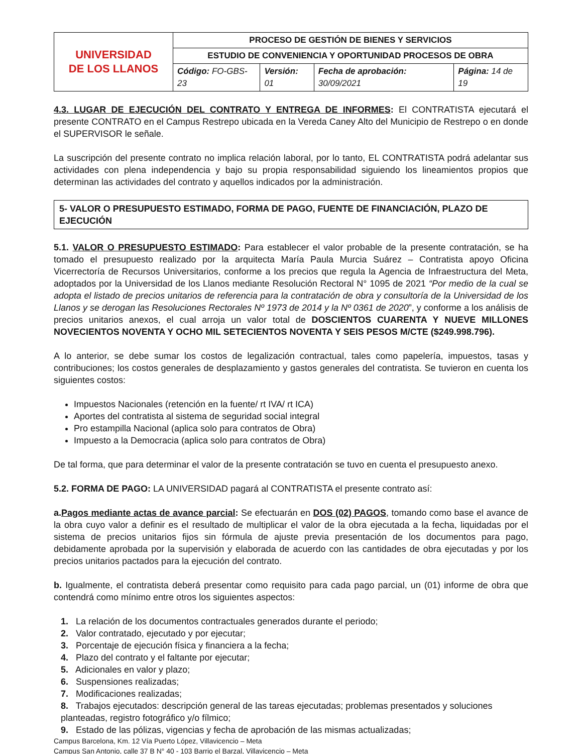| UNIVERSIDAD DE LOS LLANOS | PROCESO DE GESTIÓN DE BIENES Y SERVICIOS | | | |
| | ESTUDIO DE CONVENIENCIA Y OPORTUNIDAD PROCESOS DE OBRA | | | |
| | Código: FO-GBS-23 | Versión: 01 | Fecha de aprobación: 30/09/2021 | Página: 14 de 19 |
4.3. LUGAR DE EJECUCIÓN DEL CONTRATO Y ENTREGA DE INFORMES: El CONTRATISTA ejecutará el presente CONTRATO en el Campus Restrepo ubicada en la Vereda Caney Alto del Municipio de Restrepo o en donde el SUPERVISOR le señale.
La suscripción del presente contrato no implica relación laboral, por lo tanto, EL CONTRATISTA podrá adelantar sus actividades con plena independencia y bajo su propia responsabilidad siguiendo los lineamientos propios que determinan las actividades del contrato y aquellos indicados por la administración.
5- VALOR O PRESUPUESTO ESTIMADO, FORMA DE PAGO, FUENTE DE FINANCIACIÓN, PLAZO DE EJECUCIÓN
5.1. VALOR O PRESUPUESTO ESTIMADO: Para establecer el valor probable de la presente contratación, se ha tomado el presupuesto realizado por la arquitecta María Paula Murcia Suárez – Contratista apoyo Oficina Vicerrectoría de Recursos Universitarios, conforme a los precios que regula la Agencia de Infraestructura del Meta, adoptados por la Universidad de los Llanos mediante Resolución Rectoral N° 1095 de 2021 “Por medio de la cual se adopta el listado de precios unitarios de referencia para la contratación de obra y consultoría de la Universidad de los Llanos y se derogan las Resoluciones Rectorales Nº 1973 de 2014 y la Nº 0361 de 2020”, y conforme a los análisis de precios unitarios anexos, el cual arroja un valor total de DOSCIENTOS CUARENTA Y NUEVE MILLONES NOVECIENTOS NOVENTA Y OCHO MIL SETECIENTOS NOVENTA Y SEIS PESOS M/CTE ($249.998.796).
A lo anterior, se debe sumar los costos de legalización contractual, tales como papelería, impuestos, tasas y contribuciones; los costos generales de desplazamiento y gastos generales del contratista. Se tuvieron en cuenta los siguientes costos:
Impuestos Nacionales (retención en la fuente/ rt IVA/ rt ICA)
Aportes del contratista al sistema de seguridad social integral
Pro estampilla Nacional (aplica solo para contratos de Obra)
Impuesto a la Democracia (aplica solo para contratos de Obra)
De tal forma, que para determinar el valor de la presente contratación se tuvo en cuenta el presupuesto anexo.
5.2. FORMA DE PAGO: LA UNIVERSIDAD pagará al CONTRATISTA el presente contrato así:
a.Pagos mediante actas de avance parcial: Se efectuarán en DOS (02) PAGOS, tomando como base el avance de la obra cuyo valor a definir es el resultado de multiplicar el valor de la obra ejecutada a la fecha, liquidadas por el sistema de precios unitarios fijos sin fórmula de ajuste previa presentación de los documentos para pago, debidamente aprobada por la supervisión y elaborada de acuerdo con las cantidades de obra ejecutadas y por los precios unitarios pactados para la ejecución del contrato.
b. Igualmente, el contratista deberá presentar como requisito para cada pago parcial, un (01) informe de obra que contendrá como mínimo entre otros los siguientes aspectos:
1. La relación de los documentos contractuales generados durante el periodo;
2. Valor contratado, ejecutado y por ejecutar;
3. Porcentaje de ejecución física y financiera a la fecha;
4. Plazo del contrato y el faltante por ejecutar;
5. Adicionales en valor y plazo;
6. Suspensiones realizadas;
7. Modificaciones realizadas;
8. Trabajos ejecutados: descripción general de las tareas ejecutadas; problemas presentados y soluciones planteadas, registro fotográfico y/o fílmico;
9. Estado de las pólizas, vigencias y fecha de aprobación de las mismas actualizadas;
Campus Barcelona, Km. 12 Vía Puerto López, Villavicencio – Meta
Campus San Antonio, calle 37 B N° 40 - 103 Barrio el Barzal, Villavicencio – Meta